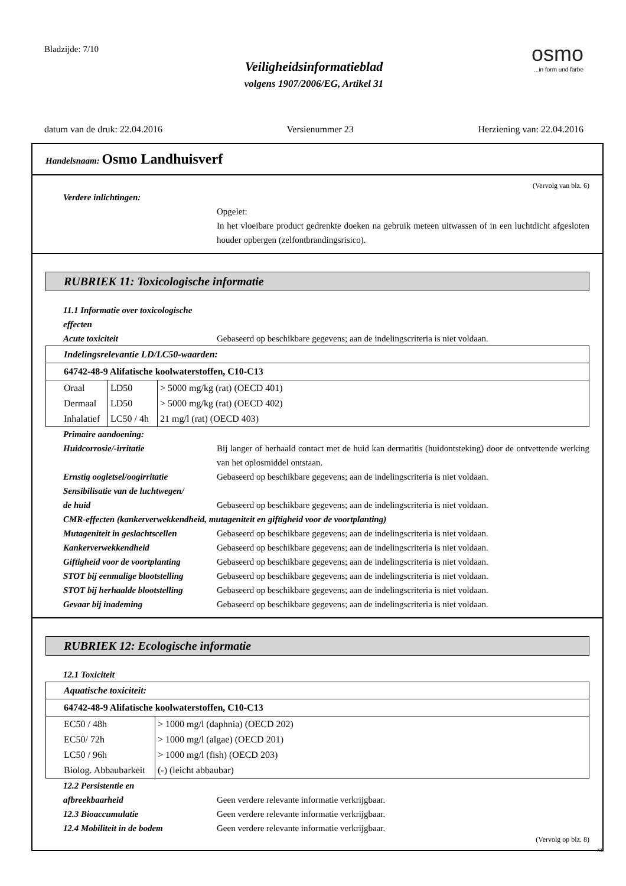Bladzijde: 7/10
Veiligheidsinformatieblad
volgens 1907/2006/EG, Artikel 31
osmo...in form und farbe
datum van de druk: 22.04.2016 Versienummer 23 Herziening van: 22.04.2016
Handelsnaam: Osmo Landhuisverf
(Vervolg van blz. 6)
Verdere inlichtingen:
Opgelet:
In het vloeibare product gedrenkte doeken na gebruik meteen uitwassen of in een luchtdicht afgesloten houder opbergen (zelfontbrandingsrisico).
RUBRIEK 11: Toxicologische informatie
11.1 Informatie over toxicologische effecten
Acute toxiciteit Gebaseerd op beschikbare gegevens; aan de indelingscriteria is niet voldaan.
| Indelingsrelevantie LD/LC50-waarden: | | |
| 64742-48-9 Alifatische koolwaterstoffen, C10-C13 | | |
| Oraal | LD50 | > 5000 mg/kg (rat) (OECD 401) |
| Dermaal | LD50 | > 5000 mg/kg (rat) (OECD 402) |
| Inhalatief | LC50 / 4h | 21 mg/l (rat) (OECD 403) |
Primaire aandoening:
Huidcorrosie/-irritatie Bij langer of herhaald contact met de huid kan dermatitis (huidontsteking) door de ontvettende werking van het oplosmiddel ontstaan.
Ernstig oogletsel/oogirritatie
Gebaseerd op beschikbare gegevens; aan de indelingscriteria is niet voldaan.
Sensibilisatie van de luchtwegen/
de huid
Gebaseerd op beschikbare gegevens; aan de indelingscriteria is niet voldaan.
CMR-effecten (kankerverwekkendheid, mutageniteit en giftigheid voor de voortplanting)
Mutageniteit in geslachtscellen
Gebaseerd op beschikbare gegevens; aan de indelingscriteria is niet voldaan.
Kankerverwekkendheid Gebaseerd op beschikbare gegevens; aan de indelingscriteria is niet voldaan.
Giftigheid voor de voortplanting
Gebaseerd op beschikbare gegevens; aan de indelingscriteria is niet voldaan.
STOT bij eenmalige blootstelling
Gebaseerd op beschikbare gegevens; aan de indelingscriteria is niet voldaan.
STOT bij herhaalde blootstelling
Gebaseerd op beschikbare gegevens; aan de indelingscriteria is niet voldaan.
Gevaar bij inademing Gebaseerd op beschikbare gegevens; aan de indelingscriteria is niet voldaan.
RUBRIEK 12: Ecologische informatie
12.1 Toxiciteit
| Aquatische toxiciteit: | |
| 64742-48-9 Alifatische koolwaterstoffen, C10-C13 | |
| EC50 / 48h | > 1000 mg/l (daphnia) (OECD 202) |
| EC50/ 72h | > 1000 mg/l (algae) (OECD 201) |
| LC50 / 96h | > 1000 mg/l (fish) (OECD 203) |
| Biolog. Abbaubarkeit | (-) (leicht abbaubar) |
12.2 Persistentie en
afbreekbaarheid
Geen verdere relevante informatie verkrijgbaar.
12.3 Bioaccumulatie Geen verdere relevante informatie verkrijgbaar.
12.4 Mobiliteit in de bodem Geen verdere relevante informatie verkrijgbaar.
(Vervolg op blz. 8)
NL